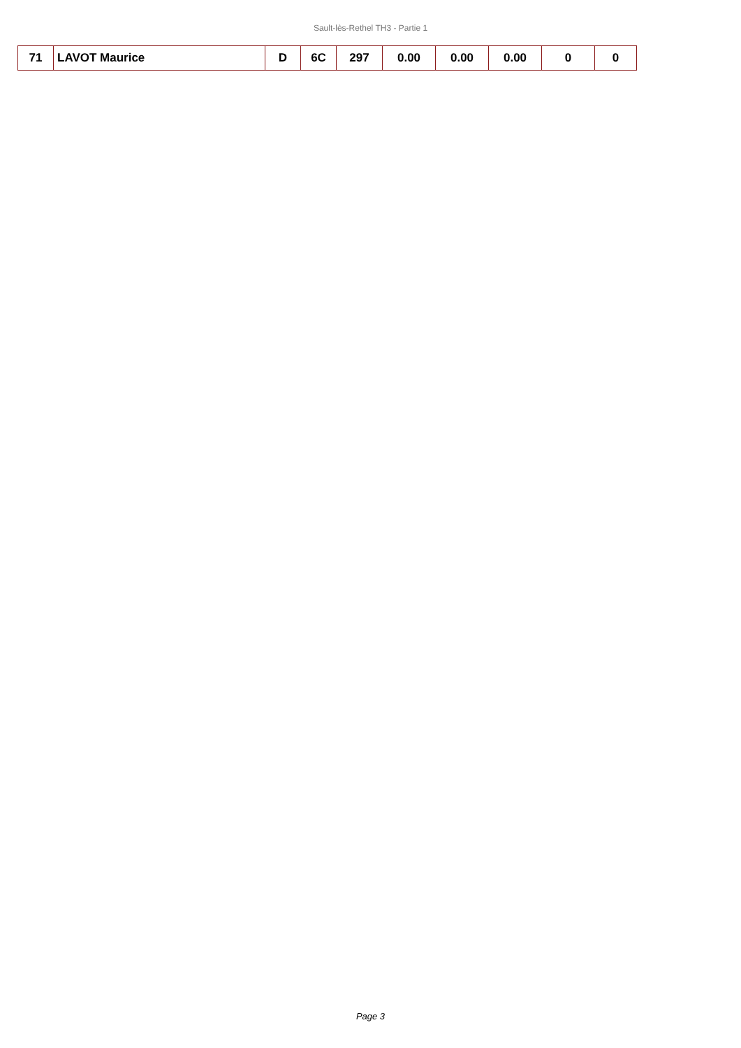Sault-lès-Rethel TH3 - Partie 1
| 71 | LAVOT Maurice | D | 6C | 297 | 0.00 | 0.00 | 0.00 | 0 | 0 |
Page 3